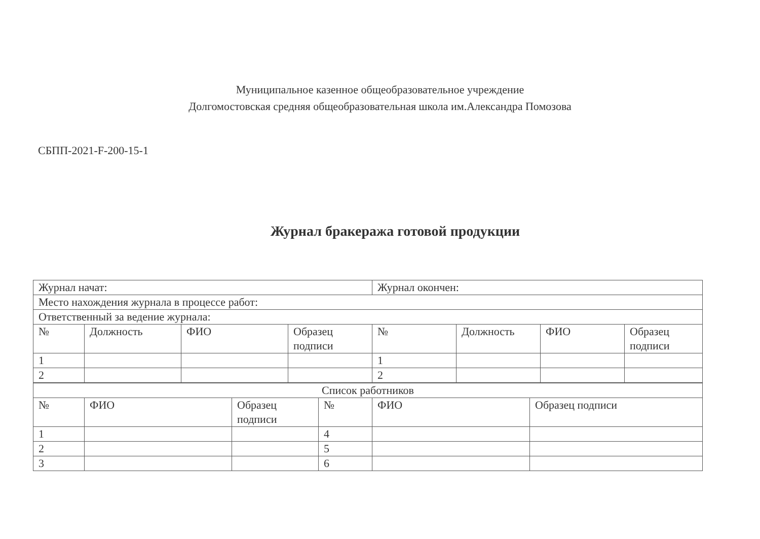Муниципальное казенное общеобразовательное учреждение
Долгомостовская средняя общеобразовательная школа им.Александра Помозова
СБПП-2021-F-200-15-1
Журнал бракеража готовой продукции
| Журнал начат: | | | | Журнал окончен: | | | |
| Место нахождения журнала в процессе работ: | | | | | | | |
| Ответственный за ведение журнала: | | | | | | | |
| № | Должность | ФИО | Образец подписи | № | Должность | ФИО | Образец подписи |
| 1 | | | | 1 | | | |
| 2 | | | | 2 | | | |
| Список работников | | | | | |
| № | ФИО | Образец подписи | № | ФИО | Образец подписи |
| 1 | | | 4 | | |
| 2 | | | 5 | | |
| 3 | | | 6 | | |